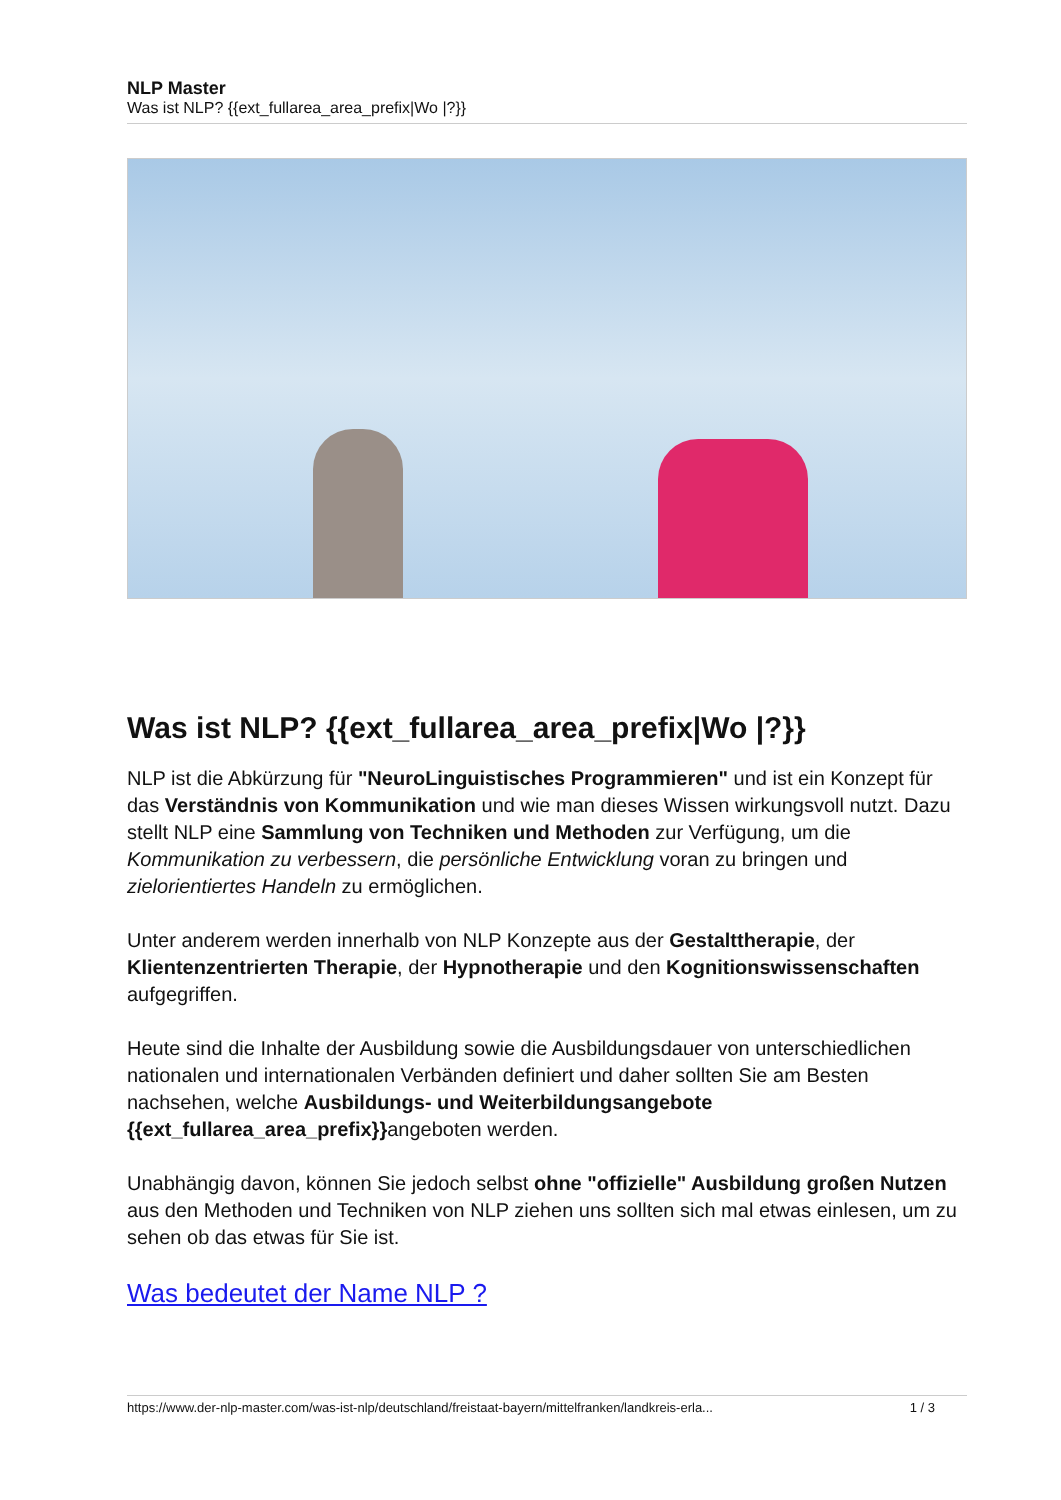NLP Master
Was ist NLP? {{ext_fullarea_area_prefix|Wo |?}}
Was ist NLP? {{ext_fullarea_area_prefix|Wo |?}}
NLP ist die Abkürzung für "NeuroLinguistisches Programmieren" und ist ein Konzept für das Verständnis von Kommunikation und wie man dieses Wissen wirkungsvoll nutzt. Dazu stellt NLP eine Sammlung von Techniken und Methoden zur Verfügung, um die Kommunikation zu verbessern, die persönliche Entwicklung voran zu bringen und zielorientiertes Handeln zu ermöglichen.
Unter anderem werden innerhalb von NLP Konzepte aus der Gestalttherapie, der Klientenzentrierten Therapie, der Hypnotherapie und den Kognitionswissenschaften aufgegriffen.
Heute sind die Inhalte der Ausbildung sowie die Ausbildungsdauer von unterschiedlichen nationalen und internationalen Verbänden definiert und daher sollten Sie am Besten nachsehen, welche Ausbildungs- und Weiterbildungsangebote {{ext_fullarea_area_prefix}}angeboten werden.
Unabhängig davon, können Sie jedoch selbst ohne "offizielle" Ausbildung großen Nutzen aus den Methoden und Techniken von NLP ziehen uns sollten sich mal etwas einlesen, um zu sehen ob das etwas für Sie ist.
Was bedeutet der Name NLP ?
https://www.der-nlp-master.com/was-ist-nlp/deutschland/freistaat-bayern/mittelfranken/landkreis-erla... 1 / 3